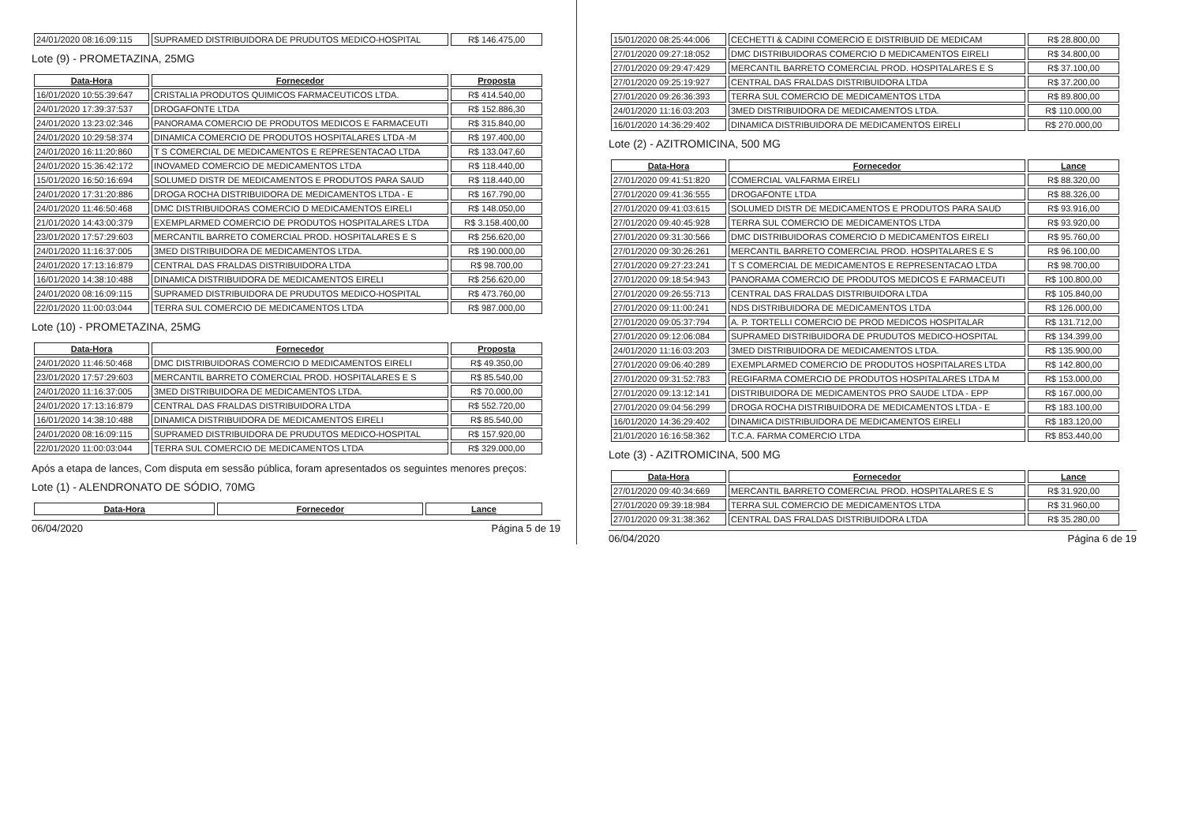| 24/01/2020 08:16:09:115 | SUPRAMED DISTRIBUIDORA DE PRUDUTOS MEDICO-HOSPITAL | R$ 146.475,00 |
Lote (9) - PROMETAZINA, 25MG
| Data-Hora | Fornecedor | Proposta |
| --- | --- | --- |
| 16/01/2020 10:55:39:647 | CRISTALIA PRODUTOS QUIMICOS FARMACEUTICOS LTDA. | R$ 414.540,00 |
| 24/01/2020 17:39:37:537 | DROGAFONTE LTDA | R$ 152.886,30 |
| 24/01/2020 13:23:02:346 | PANORAMA COMERCIO DE PRODUTOS MEDICOS E FARMACEUTI | R$ 315.840,00 |
| 24/01/2020 10:29:58:374 | DINAMICA COMERCIO DE PRODUTOS HOSPITALARES LTDA -M | R$ 197.400,00 |
| 24/01/2020 16:11:20:860 | T S COMERCIAL DE MEDICAMENTOS E REPRESENTACAO LTDA | R$ 133.047,60 |
| 24/01/2020 15:36:42:172 | INOVAMED COMERCIO DE MEDICAMENTOS LTDA | R$ 118.440,00 |
| 15/01/2020 16:50:16:694 | SOLUMED DISTR DE MEDICAMENTOS E PRODUTOS PARA SAUD | R$ 118.440,00 |
| 24/01/2020 17:31:20:886 | DROGA ROCHA DISTRIBUIDORA DE MEDICAMENTOS LTDA - E | R$ 167.790,00 |
| 24/01/2020 11:46:50:468 | DMC DISTRIBUIDORAS COMERCIO D MEDICAMENTOS EIRELI | R$ 148.050,00 |
| 21/01/2020 14:43:00:379 | EXEMPLARMED COMERCIO DE PRODUTOS HOSPITALARES LTDA | R$ 3.158.400,00 |
| 23/01/2020 17:57:29:603 | MERCANTIL BARRETO COMERCIAL PROD. HOSPITALARES E S | R$ 256.620,00 |
| 24/01/2020 11:16:37:005 | 3MED DISTRIBUIDORA DE MEDICAMENTOS LTDA. | R$ 190.000,00 |
| 24/01/2020 17:13:16:879 | CENTRAL DAS FRALDAS DISTRIBUIDORA LTDA | R$ 98.700,00 |
| 16/01/2020 14:38:10:488 | DINAMICA DISTRIBUIDORA DE MEDICAMENTOS EIRELI | R$ 256.620,00 |
| 24/01/2020 08:16:09:115 | SUPRAMED DISTRIBUIDORA DE PRUDUTOS MEDICO-HOSPITAL | R$ 473.760,00 |
| 22/01/2020 11:00:03:044 | TERRA SUL COMERCIO DE MEDICAMENTOS LTDA | R$ 987.000,00 |
Lote (10) - PROMETAZINA, 25MG
| Data-Hora | Fornecedor | Proposta |
| --- | --- | --- |
| 24/01/2020 11:46:50:468 | DMC DISTRIBUIDORAS COMERCIO D MEDICAMENTOS EIRELI | R$ 49.350,00 |
| 23/01/2020 17:57:29:603 | MERCANTIL BARRETO COMERCIAL PROD. HOSPITALARES E S | R$ 85.540,00 |
| 24/01/2020 11:16:37:005 | 3MED DISTRIBUIDORA DE MEDICAMENTOS LTDA. | R$ 70.000,00 |
| 24/01/2020 17:13:16:879 | CENTRAL DAS FRALDAS DISTRIBUIDORA LTDA | R$ 552.720,00 |
| 16/01/2020 14:38:10:488 | DINAMICA DISTRIBUIDORA DE MEDICAMENTOS EIRELI | R$ 85.540,00 |
| 24/01/2020 08:16:09:115 | SUPRAMED DISTRIBUIDORA DE PRUDUTOS MEDICO-HOSPITAL | R$ 157.920,00 |
| 22/01/2020 11:00:03:044 | TERRA SUL COMERCIO DE MEDICAMENTOS LTDA | R$ 329.000,00 |
Após a etapa de lances, Com disputa em sessão pública, foram apresentados os seguintes menores preços:
Lote (1) - ALENDRONATO DE SÓDIO, 70MG
| Data-Hora | Fornecedor | Lance |
| --- | --- | --- |
06/04/2020 Página 5 de 19
| 15/01/2020 08:25:44:006 | CECHETTI & CADINI COMERCIO E DISTRIBUID DE MEDICAM | R$ 28.800,00 |
| 27/01/2020 09:27:18:052 | DMC DISTRIBUIDORAS COMERCIO D MEDICAMENTOS EIRELI | R$ 34.800,00 |
| 27/01/2020 09:29:47:429 | MERCANTIL BARRETO COMERCIAL PROD. HOSPITALARES E S | R$ 37.100,00 |
| 27/01/2020 09:25:19:927 | CENTRAL DAS FRALDAS DISTRIBUIDORA LTDA | R$ 37.200,00 |
| 27/01/2020 09:26:36:393 | TERRA SUL COMERCIO DE MEDICAMENTOS LTDA | R$ 89.800,00 |
| 24/01/2020 11:16:03:203 | 3MED DISTRIBUIDORA DE MEDICAMENTOS LTDA. | R$ 110.000,00 |
| 16/01/2020 14:36:29:402 | DINAMICA DISTRIBUIDORA DE MEDICAMENTOS EIRELI | R$ 270.000,00 |
Lote (2) - AZITROMICINA, 500 MG
| Data-Hora | Fornecedor | Lance |
| --- | --- | --- |
| 27/01/2020 09:41:51:820 | COMERCIAL VALFARMA EIRELI | R$ 88.320,00 |
| 27/01/2020 09:41:36:555 | DROGAFONTE LTDA | R$ 88.326,00 |
| 27/01/2020 09:41:03:615 | SOLUMED DISTR DE MEDICAMENTOS E PRODUTOS PARA SAUD | R$ 93.916,00 |
| 27/01/2020 09:40:45:928 | TERRA SUL COMERCIO DE MEDICAMENTOS LTDA | R$ 93.920,00 |
| 27/01/2020 09:31:30:566 | DMC DISTRIBUIDORAS COMERCIO D MEDICAMENTOS EIRELI | R$ 95.760,00 |
| 27/01/2020 09:30:26:261 | MERCANTIL BARRETO COMERCIAL PROD. HOSPITALARES E S | R$ 96.100,00 |
| 27/01/2020 09:27:23:241 | T S COMERCIAL DE MEDICAMENTOS E REPRESENTACAO LTDA | R$ 98.700,00 |
| 27/01/2020 09:18:54:943 | PANORAMA COMERCIO DE PRODUTOS MEDICOS E FARMACEUTI | R$ 100.800,00 |
| 27/01/2020 09:26:55:713 | CENTRAL DAS FRALDAS DISTRIBUIDORA LTDA | R$ 105.840,00 |
| 27/01/2020 09:11:00:241 | NDS DISTRIBUIDORA DE MEDICAMENTOS LTDA | R$ 126.000,00 |
| 27/01/2020 09:05:37:794 | A. P. TORTELLI COMERCIO DE PROD MEDICOS HOSPITALAR | R$ 131.712,00 |
| 27/01/2020 09:12:06:084 | SUPRAMED DISTRIBUIDORA DE PRUDUTOS MEDICO-HOSPITAL | R$ 134.399,00 |
| 24/01/2020 11:16:03:203 | 3MED DISTRIBUIDORA DE MEDICAMENTOS LTDA. | R$ 135.900,00 |
| 27/01/2020 09:06:40:289 | EXEMPLARMED COMERCIO DE PRODUTOS HOSPITALARES LTDA | R$ 142.800,00 |
| 27/01/2020 09:31:52:783 | REGIFARMA COMERCIO DE PRODUTOS HOSPITALARES LTDA M | R$ 153.000,00 |
| 27/01/2020 09:13:12:141 | DISTRIBUIDORA DE MEDICAMENTOS PRO SAUDE LTDA - EPP | R$ 167.000,00 |
| 27/01/2020 09:04:56:299 | DROGA ROCHA DISTRIBUIDORA DE MEDICAMENTOS LTDA - E | R$ 183.100,00 |
| 16/01/2020 14:36:29:402 | DINAMICA DISTRIBUIDORA DE MEDICAMENTOS EIRELI | R$ 183.120,00 |
| 21/01/2020 16:16:58:362 | T.C.A. FARMA COMERCIO LTDA | R$ 853.440,00 |
Lote (3) - AZITROMICINA, 500 MG
| Data-Hora | Fornecedor | Lance |
| --- | --- | --- |
| 27/01/2020 09:40:34:669 | MERCANTIL BARRETO COMERCIAL PROD. HOSPITALARES E S | R$ 31.920,00 |
| 27/01/2020 09:39:18:984 | TERRA SUL COMERCIO DE MEDICAMENTOS LTDA | R$ 31.960,00 |
| 27/01/2020 09:31:38:362 | CENTRAL DAS FRALDAS DISTRIBUIDORA LTDA | R$ 35.280,00 |
06/04/2020 Página 6 de 19